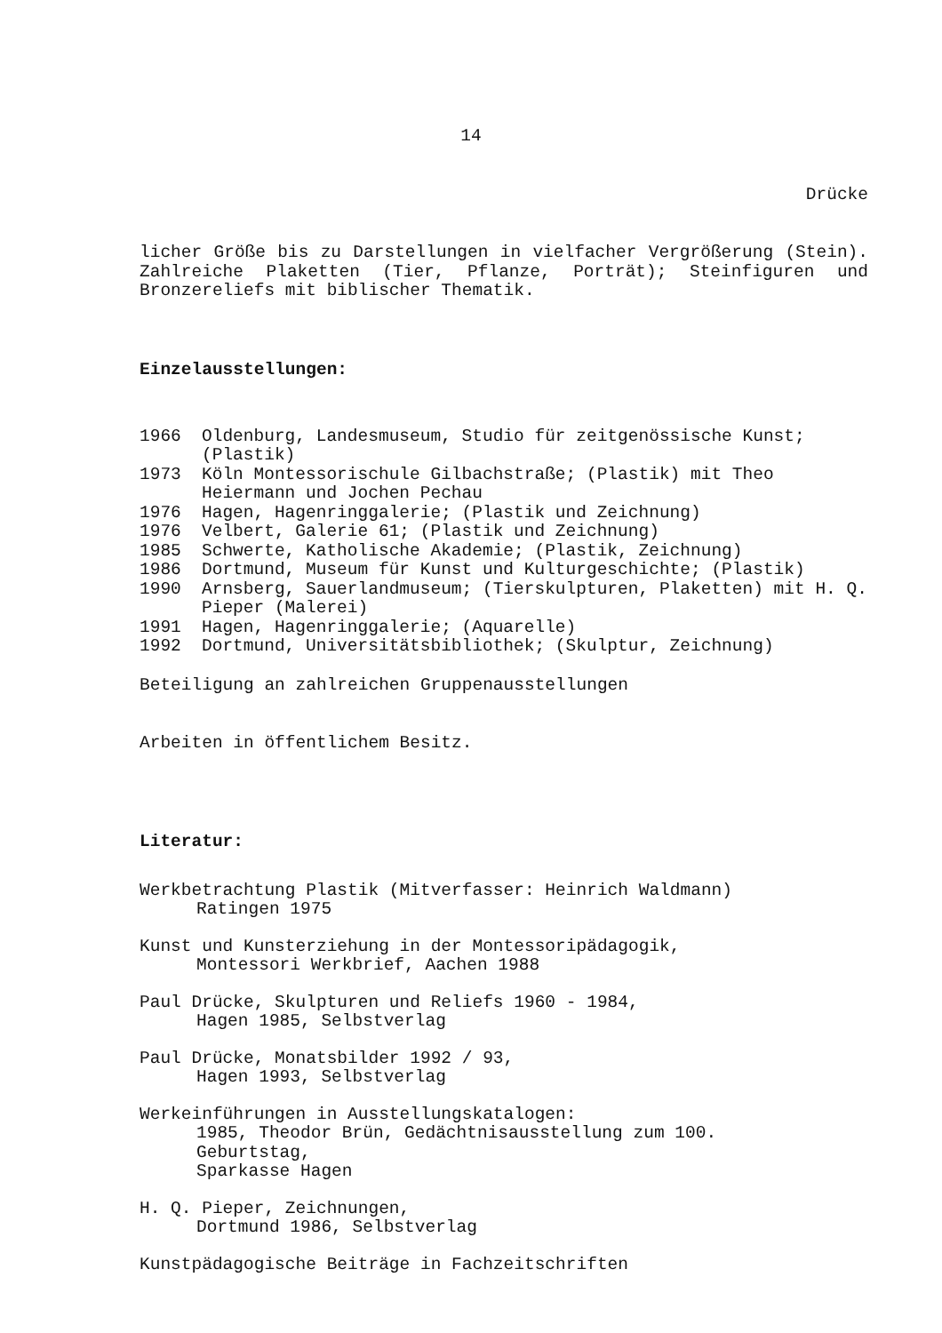14
Drücke
licher Größe bis zu Darstellungen in vielfacher Vergrößerung (Stein). Zahlreiche Plaketten (Tier, Pflanze, Porträt); Steinfiguren und Bronzereliefs mit biblischer Thematik.
Einzelausstellungen:
1966 Oldenburg, Landesmuseum, Studio für zeitgenössische Kunst; (Plastik)
1973 Köln Montessorischule Gilbachstraße; (Plastik) mit Theo Heiermann und Jochen Pechau
1976 Hagen, Hagenringgalerie; (Plastik und Zeichnung)
1976 Velbert, Galerie 61; (Plastik und Zeichnung)
1985 Schwerte, Katholische Akademie; (Plastik, Zeichnung)
1986 Dortmund, Museum für Kunst und Kulturgeschichte; (Plastik)
1990 Arnsberg, Sauerlandmuseum; (Tierskulpturen, Plaketten) mit H. Q. Pieper (Malerei)
1991 Hagen, Hagenringgalerie; (Aquarelle)
1992 Dortmund, Universitätsbibliothek; (Skulptur, Zeichnung)
Beteiligung an zahlreichen Gruppenausstellungen
Arbeiten in öffentlichem Besitz.
Literatur:
Werkbetrachtung Plastik (Mitverfasser: Heinrich Waldmann)
Ratingen 1975
Kunst und Kunsterziehung in der Montessoripädagogik,
Montessori Werkbrief, Aachen 1988
Paul Drücke, Skulpturen und Reliefs 1960 - 1984,
Hagen 1985, Selbstverlag
Paul Drücke, Monatsbilder 1992 / 93,
Hagen 1993, Selbstverlag
Werkeinführungen in Ausstellungskatalogen:
1985, Theodor Brün, Gedächtnisausstellung zum 100.
Geburtstag,
Sparkasse Hagen
H. Q. Pieper, Zeichnungen,
Dortmund 1986, Selbstverlag
Kunstpädagogische Beiträge in Fachzeitschriften